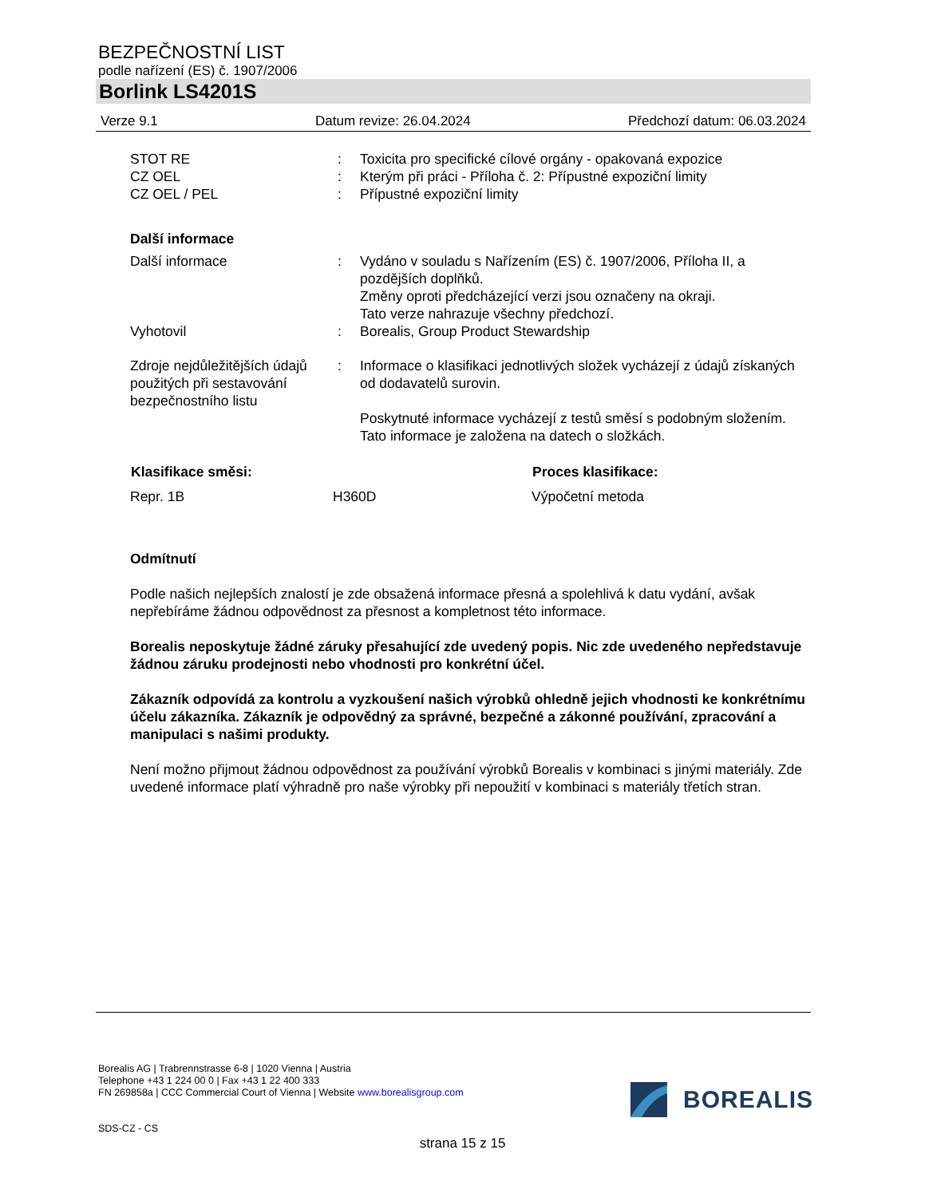BEZPEČNOSTNÍ LIST
podle nařízení (ES) č. 1907/2006
Borlink LS4201S
Verze 9.1 Datum revize: 26.04.2024 Předchozí datum: 06.03.2024
| STOT RE | : | Toxicita pro specifické cílové orgány - opakovaná expozice |
| CZ OEL | : | Kterým při práci - Příloha č. 2: Přípustné expoziční limity |
| CZ OEL / PEL | : | Přípustné expoziční limity |
Další informace
| Další informace | : | Vydáno v souladu s Nařízením (ES) č. 1907/2006, Příloha II, a pozdějších doplňků. Změny oproti předcházející verzi jsou označeny na okraji. Tato verze nahrazuje všechny předchozí. |
| Vyhotovil | : | Borealis, Group Product Stewardship |
| Zdroje nejdůležitějších údajů použitých při sestavování bezpečnostního listu | : | Informace o klasifikaci jednotlivých složek vycházejí z údajů získaných od dodavatelů surovin. Poskytnuté informace vycházejí z testů směsí s podobným složením. Tato informace je založena na datech o složkách. |
| Klasifikace směsi: | | Proces klasifikace: |
| --- | --- | --- |
| Repr. 1B | H360D | Výpočetní metoda |
Odmítnutí
Podle našich nejlepších znalostí je zde obsažená informace přesná a spolehlivá k datu vydání, avšak nepřebíráme žádnou odpovědnost za přesnost a kompletnost této informace.
Borealis neposkytuje žádné záruky přesahující zde uvedený popis. Nic zde uvedeného nepředstavuje žádnou záruku prodejnosti nebo vhodnosti pro konkrétní účel.
Zákazník odpovídá za kontrolu a vyzkoušení našich výrobků ohledně jejich vhodnosti ke konkrétnímu účelu zákazníka. Zákazník je odpovědný za správné, bezpečné a zákonné používání, zpracování a manipulaci s našimi produkty.
Není možno přijmout žádnou odpovědnost za používání výrobků Borealis v kombinaci s jinými materiály. Zde uvedené informace platí výhradně pro naše výrobky při nepoužití v kombinaci s materiály třetích stran.
Borealis AG | Trabrennstrasse 6-8 | 1020 Vienna | Austria
Telephone +43 1 224 00 0 | Fax +43 1 22 400 333
FN 269858a | CCC Commercial Court of Vienna | Website www.borealisgroup.com
BOREALIS
SDS-CZ - CS
strana 15 z 15